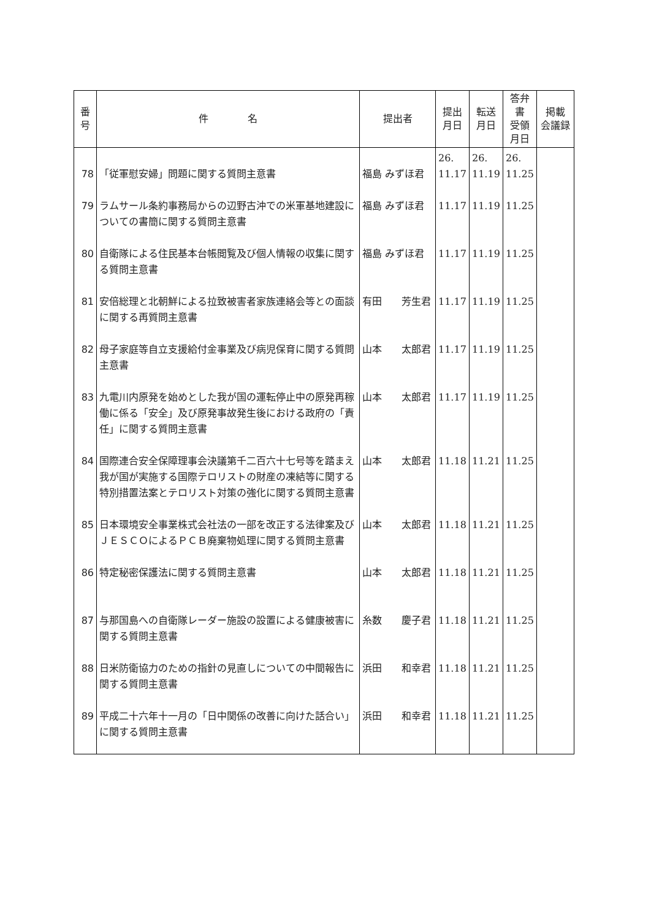| 番 号 | 件 名 | 提出者 | 提出 月日 | 転送 月日 | 答弁書 受領 月日 | 掲載 会議録 |
| --- | --- | --- | --- | --- | --- | --- |
| 78 | 「従軍慰安婦」問題に関する質問主意書 | 福島 みずほ君 | 26. 11.17 | 26. 11.19 | 26. 11.25 | |
| 79 | ラムサール条約事務局からの辺野古沖での米軍基地建設についての書簡に関する質問主意書 | 福島 みずほ君 | 11.17 | 11.19 | 11.25 | |
| 80 | 自衛隊による住民基本台帳閲覧及び個人情報の収集に関する質問主意書 | 福島 みずほ君 | 11.17 | 11.19 | 11.25 | |
| 81 | 安倍総理と北朝鮮による拉致被害者家族連絡会等との面談に関する再質問主意書 | 有田 芳生君 | 11.17 | 11.19 | 11.25 | |
| 82 | 母子家庭等自立支援給付金事業及び病児保育に関する質問主意書 | 山本 太郎君 | 11.17 | 11.19 | 11.25 | |
| 83 | 九電川内原発を始めとした我が国の運転停止中の原発再稼働に係る「安全」及び原発事故発生後における政府の「責任」に関する質問主意書 | 山本 太郎君 | 11.17 | 11.19 | 11.25 | |
| 84 | 国際連合安全保障理事会決議第千二百六十七号等を踏まえ我が国が実施する国際テロリストの財産の凍結等に関する特別措置法案とテロリスト対策の強化に関する質問主意書 | 山本 太郎君 | 11.18 | 11.21 | 11.25 | |
| 85 | 日本環境安全事業株式会社法の一部を改正する法律案及びＪＥＳＣＯによるＰＣＢ廃棄物処理に関する質問主意書 | 山本 太郎君 | 11.18 | 11.21 | 11.25 | |
| 86 | 特定秘密保護法に関する質問主意書 | 山本 太郎君 | 11.18 | 11.21 | 11.25 | |
| 87 | 与那国島への自衛隊レーダー施設の設置による健康被害に関する質問主意書 | 糸数 慶子君 | 11.18 | 11.21 | 11.25 | |
| 88 | 日米防衛協力のための指針の見直しについての中間報告に関する質問主意書 | 浜田 和幸君 | 11.18 | 11.21 | 11.25 | |
| 89 | 平成二十六年十一月の「日中関係の改善に向けた話合い」に関する質問主意書 | 浜田 和幸君 | 11.18 | 11.21 | 11.25 | |